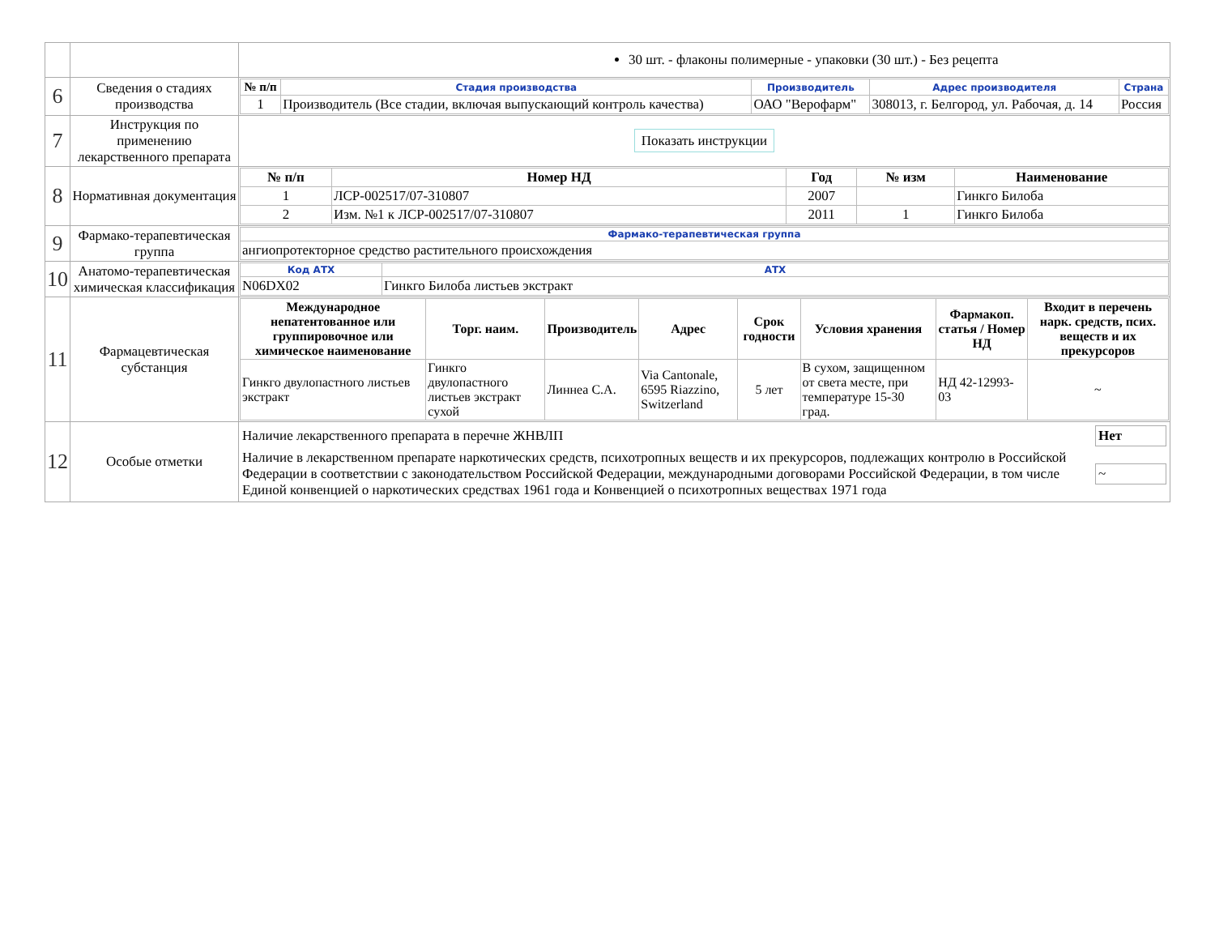| | | 30 шт. - флаконы полимерные - упаковки (30 шт.) - Без рецепта |
| 6 | Сведения о стадиях производства | / № п/п / Стадия производства / Производитель / Адрес производителя / Страна / / --- / --- / --- / --- / --- / / 1 / Производитель (Все стадии, включая выпускающий контроль качества) / ОАО "Верофарм" / 308013, г. Белгород, ул. Рабочая, д. 14 / Россия / |
| 7 | Инструкция по применению лекарственного препарата | Показать инструкции |
| 8 | Нормативная документация | / № п/п / Номер НД / Год / № изм / Наименование / / --- / --- / --- / --- / --- / / 1 / ЛСР-002517/07-310807 / 2007 / / Гинкго Билоба / / 2 / Изм. №1 к ЛСР-002517/07-310807 / 2011 / 1 / Гинкго Билоба / |
| 9 | Фармако-терапевтическая группа | / Фармако-терапевтическая группа / / --- / / ангиопротекторное средство растительного происхождения / |
| 10 | Анатомо-терапевтическая химическая классификация | / Код АТХ / АТХ / / --- / --- / / N06DX02 / Гинкго Билоба листьев экстракт / |
| 11 | Фармацевтическая субстанция | / Международное непатентованное или группировочное или химическое наименование / Торг. наим. / Производитель / Адрес / Срок годности / Условия хранения / Фармакоп. статья / Номер НД / Входит в перечень нарк. средств, псих. веществ и их прекурсоров / / --- / --- / --- / --- / --- / --- / --- / --- / / Гинкго двулопастного листьев экстракт / Гинкго двулопастного листьев экстракт сухой / Линнеа С.А. / Via Cantonale, 6595 Riazzino, Switzerland / 5 лет / В сухом, защищенном от света месте, при температуре 15-30 град. / НД 42-12993-03 / ~ / |
| 12 | Особые отметки | / Наличие лекарственного препарата в перечне ЖНВЛП / Нет / / Наличие в лекарственном препарате наркотических средств, психотропных веществ и их прекурсоров, подлежащих контролю в Российской Федерации в соответствии с законодательством Российской Федерации, международными договорами Российской Федерации, в том числе Единой конвенцией о наркотических средствах 1961 года и Конвенцией о психотропных веществах 1971 года / ~ / |